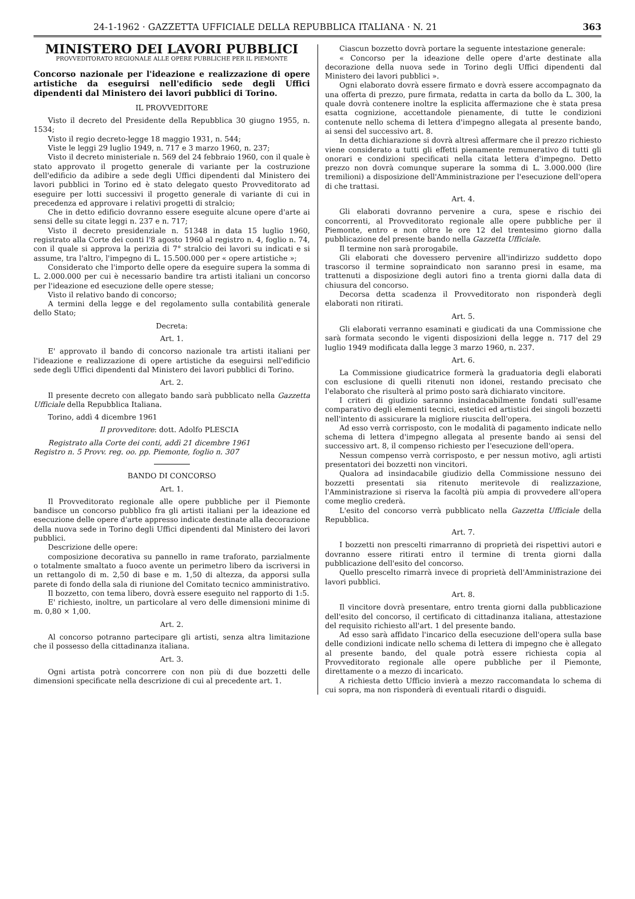24-1-1962 · GAZZETTA UFFICIALE DELLA REPUBBLICA ITALIANA · N. 21 363
MINISTERO DEI LAVORI PUBBLICI
PROVVEDITORATO REGIONALE ALLE OPERE PUBBLICHE PER IL PIEMONTE
Concorso nazionale per l'ideazione e realizzazione di opere artistiche da eseguirsi nell'edificio sede degli Uffici dipendenti dal Ministero dei lavori pubblici di Torino.
IL PROVVEDITORE
Visto il decreto del Presidente della Repubblica 30 giugno 1955, n. 1534;
Visto il regio decreto-legge 18 maggio 1931, n. 544;
Viste le leggi 29 luglio 1949, n. 717 e 3 marzo 1960, n. 237;
Visto il decreto ministeriale n. 569 del 24 febbraio 1960, con il quale è stato approvato il progetto generale di variante per la costruzione dell'edificio da adibire a sede degli Uffici dipendenti dal Ministero dei lavori pubblici in Torino ed è stato delegato questo Provveditorato ad eseguire per lotti successivi il progetto generale di variante di cui in precedenza ed approvare i relativi progetti di stralcio;
Che in detto edificio dovranno essere eseguite alcune opere d'arte ai sensi delle su citate leggi n. 237 e n. 717;
Visto il decreto presidenziale n. 51348 in data 15 luglio 1960, registrato alla Corte dei conti l'8 agosto 1960 al registro n. 4, foglio n. 74, con il quale si approva la perizia di 7° stralcio dei lavori su indicati e si assume, tra l'altro, l'impegno di L. 15.500.000 per « opere artistiche »;
Considerato che l'importo delle opere da eseguire supera la somma di L. 2.000.000 per cui è necessario bandire tra artisti italiani un concorso per l'ideazione ed esecuzione delle opere stesse;
Visto il relativo bando di concorso;
A termini della legge e del regolamento sulla contabilità generale dello Stato;
Decreta:
Art. 1.
E' approvato il bando di concorso nazionale tra artisti italiani per l'ideazione e realizzazione di opere artistiche da eseguirsi nell'edificio sede degli Uffici dipendenti dal Ministero dei lavori pubblici di Torino.
Art. 2.
Il presente decreto con allegato bando sarà pubblicato nella Gazzetta Ufficiale della Repubblica Italiana.
Torino, addì 4 dicembre 1961
Il provveditore: dott. Adolfo PLESCIA
Registrato alla Corte dei conti, addì 21 dicembre 1961
Registro n. 5 Provv. reg. oo. pp. Piemonte, foglio n. 307
BANDO DI CONCORSO
Art. 1.
Il Provveditorato regionale alle opere pubbliche per il Piemonte bandisce un concorso pubblico fra gli artisti italiani per la ideazione ed esecuzione delle opere d'arte appresso indicate destinate alla decorazione della nuova sede in Torino degli Uffici dipendenti dal Ministero dei lavori pubblici.
Descrizione delle opere:
composizione decorativa su pannello in rame traforato, parzialmente o totalmente smaltato a fuoco avente un perimetro libero da iscriversi in un rettangolo di m. 2,50 di base e m. 1,50 di altezza, da apporsi sulla parete di fondo della sala di riunione del Comitato tecnico amministrativo.
Il bozzetto, con tema libero, dovrà essere eseguito nel rapporto di 1:5.
E' richiesto, inoltre, un particolare al vero delle dimensioni minime di m. 0,80 × 1,00.
Art. 2.
Al concorso potranno partecipare gli artisti, senza altra limitazione che il possesso della cittadinanza italiana.
Art. 3.
Ogni artista potrà concorrere con non più di due bozzetti delle dimensioni specificate nella descrizione di cui al precedente art. 1.
Ciascun bozzetto dovrà portare la seguente intestazione generale:
« Concorso per la ideazione delle opere d'arte destinate alla decorazione della nuova sede in Torino degli Uffici dipendenti dal Ministero dei lavori pubblici ».
Ogni elaborato dovrà essere firmato e dovrà essere accompagnato da una offerta di prezzo, pure firmata, redatta in carta da bollo da L. 300, la quale dovrà contenere inoltre la esplicita affermazione che è stata presa esatta cognizione, accettandole pienamente, di tutte le condizioni contenute nello schema di lettera d'impegno allegata al presente bando, ai sensi del successivo art. 8.
In detta dichiarazione si dovrà altresì affermare che il prezzo richiesto viene considerato a tutti gli effetti pienamente remunerativo di tutti gli onorari e condizioni specificati nella citata lettera d'impegno. Detto prezzo non dovrà comunque superare la somma di L. 3.000.000 (lire tremilioni) a disposizione dell'Amministrazione per l'esecuzione dell'opera di che trattasi.
Art. 4.
Gli elaborati dovranno pervenire a cura, spese e rischio dei concorrenti, al Provveditorato regionale alle opere pubbliche per il Piemonte, entro e non oltre le ore 12 del trentesimo giorno dalla pubblicazione del presente bando nella Gazzetta Ufficiale.
Il termine non sarà prorogabile.
Gli elaborati che dovessero pervenire all'indirizzo suddetto dopo trascorso il termine sopraindicato non saranno presi in esame, ma trattenuti a disposizione degli autori fino a trenta giorni dalla data di chiusura del concorso.
Decorsa detta scadenza il Provveditorato non risponderà degli elaborati non ritirati.
Art. 5.
Gli elaborati verranno esaminati e giudicati da una Commissione che sarà formata secondo le vigenti disposizioni della legge n. 717 del 29 luglio 1949 modificata dalla legge 3 marzo 1960, n. 237.
Art. 6.
La Commissione giudicatrice formerà la graduatoria degli elaborati con esclusione di quelli ritenuti non idonei, restando precisato che l'elaborato che risulterà al primo posto sarà dichiarato vincitore.
I criteri di giudizio saranno insindacabilmente fondati sull'esame comparativo degli elementi tecnici, estetici ed artistici dei singoli bozzetti nell'intento di assicurare la migliore riuscita dell'opera.
Ad esso verrà corrisposto, con le modalità di pagamento indicate nello schema di lettera d'impegno allegata al presente bando ai sensi del successivo art. 8, il compenso richiesto per l'esecuzione dell'opera.
Nessun compenso verrà corrisposto, e per nessun motivo, agli artisti presentatori dei bozzetti non vincitori.
Qualora ad insindacabile giudizio della Commissione nessuno dei bozzetti presentati sia ritenuto meritevole di realizzazione, l'Amministrazione si riserva la facoltà più ampia di provvedere all'opera come meglio crederà.
L'esito del concorso verrà pubblicato nella Gazzetta Ufficiale della Repubblica.
Art. 7.
I bozzetti non prescelti rimarranno di proprietà dei rispettivi autori e dovranno essere ritirati entro il termine di trenta giorni dalla pubblicazione dell'esito del concorso.
Quello prescelto rimarrà invece di proprietà dell'Amministrazione dei lavori pubblici.
Art. 8.
Il vincitore dovrà presentare, entro trenta giorni dalla pubblicazione dell'esito del concorso, il certificato di cittadinanza italiana, attestazione del requisito richiesto all'art. 1 del presente bando.
Ad esso sarà affidato l'incarico della esecuzione dell'opera sulla base delle condizioni indicate nello schema di lettera di impegno che è allegato al presente bando, del quale potrà essere richiesta copia al Provveditorato regionale alle opere pubbliche per il Piemonte, direttamente o a mezzo di incaricato.
A richiesta detto Ufficio invierà a mezzo raccomandata lo schema di cui sopra, ma non risponderà di eventuali ritardi o disguidi.